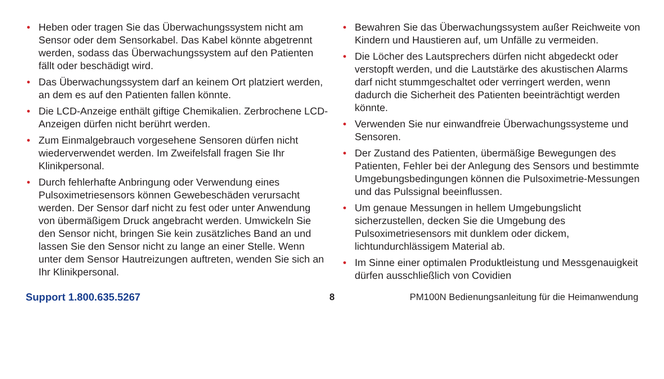• Heben oder tragen Sie das Überwachungssystem nicht am Sensor oder dem Sensorkabel. Das Kabel könnte abgetrennt werden, sodass das Überwachungssystem auf den Patienten fällt oder beschädigt wird.
• Das Überwachungssystem darf an keinem Ort platziert werden, an dem es auf den Patienten fallen könnte.
• Die LCD-Anzeige enthält giftige Chemikalien. Zerbrochene LCD-Anzeigen dürfen nicht berührt werden.
• Zum Einmalgebrauch vorgesehene Sensoren dürfen nicht wiederverwendet werden. Im Zweifelsfall fragen Sie Ihr Klinikpersonal.
• Durch fehlerhafte Anbringung oder Verwendung eines Pulsoximetriesensors können Gewebeschäden verursacht werden. Der Sensor darf nicht zu fest oder unter Anwendung von übermäßigem Druck angebracht werden. Umwickeln Sie den Sensor nicht, bringen Sie kein zusätzliches Band an und lassen Sie den Sensor nicht zu lange an einer Stelle. Wenn unter dem Sensor Hautreizungen auftreten, wenden Sie sich an Ihr Klinikpersonal.
• Bewahren Sie das Überwachungssystem außer Reichweite von Kindern und Haustieren auf, um Unfälle zu vermeiden.
• Die Löcher des Lautsprechers dürfen nicht abgedeckt oder verstopft werden, und die Lautstärke des akustischen Alarms darf nicht stummgeschaltet oder verringert werden, wenn dadurch die Sicherheit des Patienten beeinträchtigt werden könnte.
• Verwenden Sie nur einwandfreie Überwachungssysteme und Sensoren.
• Der Zustand des Patienten, übermäßige Bewegungen des Patienten, Fehler bei der Anlegung des Sensors und bestimmte Umgebungsbedingungen können die Pulsoximetrie-Messungen und das Pulssignal beeinflussen.
• Um genaue Messungen in hellem Umgebungslicht sicherzustellen, decken Sie die Umgebung des Pulsoximetriesensors mit dunklem oder dickem, lichtundurchlässigem Material ab.
• Im Sinne einer optimalen Produktleistung und Messgenauigkeit dürfen ausschließlich von Covidien
Support 1.800.635.5267 8
PM100N Bedienungsanleitung für die Heimanwendung